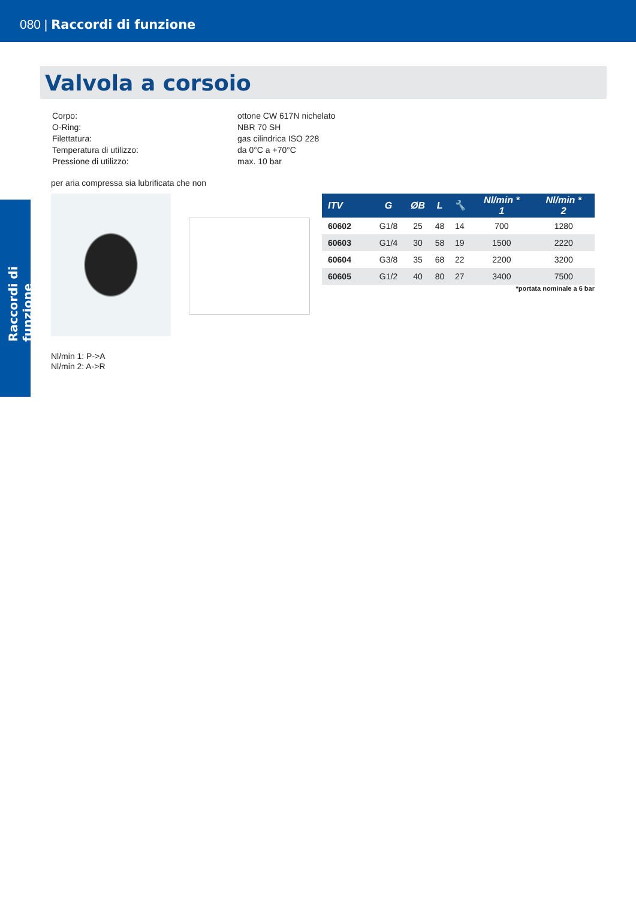080 | Raccordi di funzione
Raccordi di funzione
Valvola a corsoio
| Corpo: | ottone CW 617N nichelato |
| O-Ring: | NBR 70 SH |
| Filettatura: | gas cilindrica ISO 228 |
| Temperatura di utilizzo: | da 0°C a +70°C |
| Pressione di utilizzo: | max. 10 bar |
per aria compressa sia lubrificata che non
| ITV | G | ØB | L | 🔧 | Nl/min * 1 | Nl/min * 2 |
| --- | --- | --- | --- | --- | --- | --- |
| 60602 | G1/8 | 25 | 48 | 14 | 700 | 1280 |
| 60603 | G1/4 | 30 | 58 | 19 | 1500 | 2220 |
| 60604 | G3/8 | 35 | 68 | 22 | 2200 | 3200 |
| 60605 | G1/2 | 40 | 80 | 27 | 3400 | 7500 |
*portata nominale a 6 bar
Nl/min 1: P->A
Nl/min 2: A->R